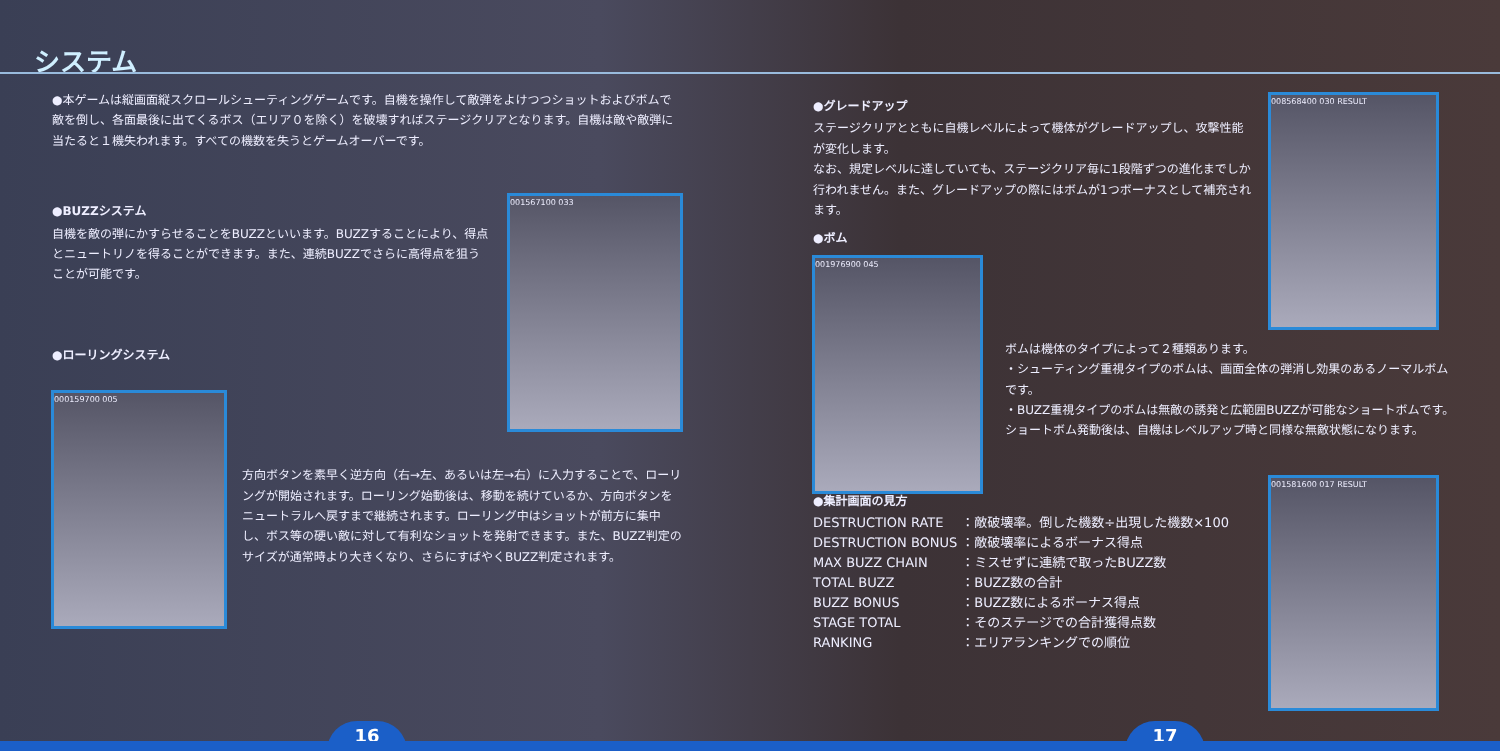システム
●本ゲームは縦画面縦スクロールシューティングゲームです。自機を操作して敵弾をよけつつショットおよびボムで敵を倒し、各面最後に出てくるボス（エリア０を除く）を破壊すればステージクリアとなります。自機は敵や敵弾に当たると１機失われます。すべての機数を失うとゲームオーバーです。
●BUZZシステム
自機を敵の弾にかすらせることをBUZZといいます。BUZZすることにより、得点とニュートリノを得ることができます。また、連続BUZZでさらに高得点を狙うことが可能です。
●ローリングシステム
方向ボタンを素早く逆方向（右→左、あるいは左→右）に入力することで、ローリングが開始されます。ローリング始動後は、移動を続けているか、方向ボタンをニュートラルへ戻すまで継続されます。ローリング中はショットが前方に集中し、ボス等の硬い敵に対して有利なショットを発射できます。また、BUZZ判定のサイズが通常時より大きくなり、さらにすばやくBUZZ判定されます。
001567100 033
000159700 005
16
●グレードアップ
ステージクリアとともに自機レベルによって機体がグレードアップし、攻撃性能が変化します。
なお、規定レベルに達していても、ステージクリア毎に1段階ずつの進化までしか行われません。また、グレードアップの際にはボムが1つボーナスとして補充されます。
●ボム
ボムは機体のタイプによって２種類あります。
・シューティング重視タイプのボムは、画面全体の弾消し効果のあるノーマルボムです。
・BUZZ重視タイプのボムは無敵の誘発と広範囲BUZZが可能なショートボムです。ショートボム発動後は、自機はレベルアップ時と同様な無敵状態になります。
●集計画面の見方
| DESTRUCTION RATE | ：敵破壊率。倒した機数÷出現した機数×100 |
| DESTRUCTION BONUS | ：敵破壊率によるボーナス得点 |
| MAX BUZZ CHAIN | ：ミスせずに連続で取ったBUZZ数 |
| TOTAL BUZZ | ：BUZZ数の合計 |
| BUZZ BONUS | ：BUZZ数によるボーナス得点 |
| STAGE TOTAL | ：そのステージでの合計獲得点数 |
| RANKING | ：エリアランキングでの順位 |
008568400 030 RESULT
001976900 045
001581600 017 RESULT
17